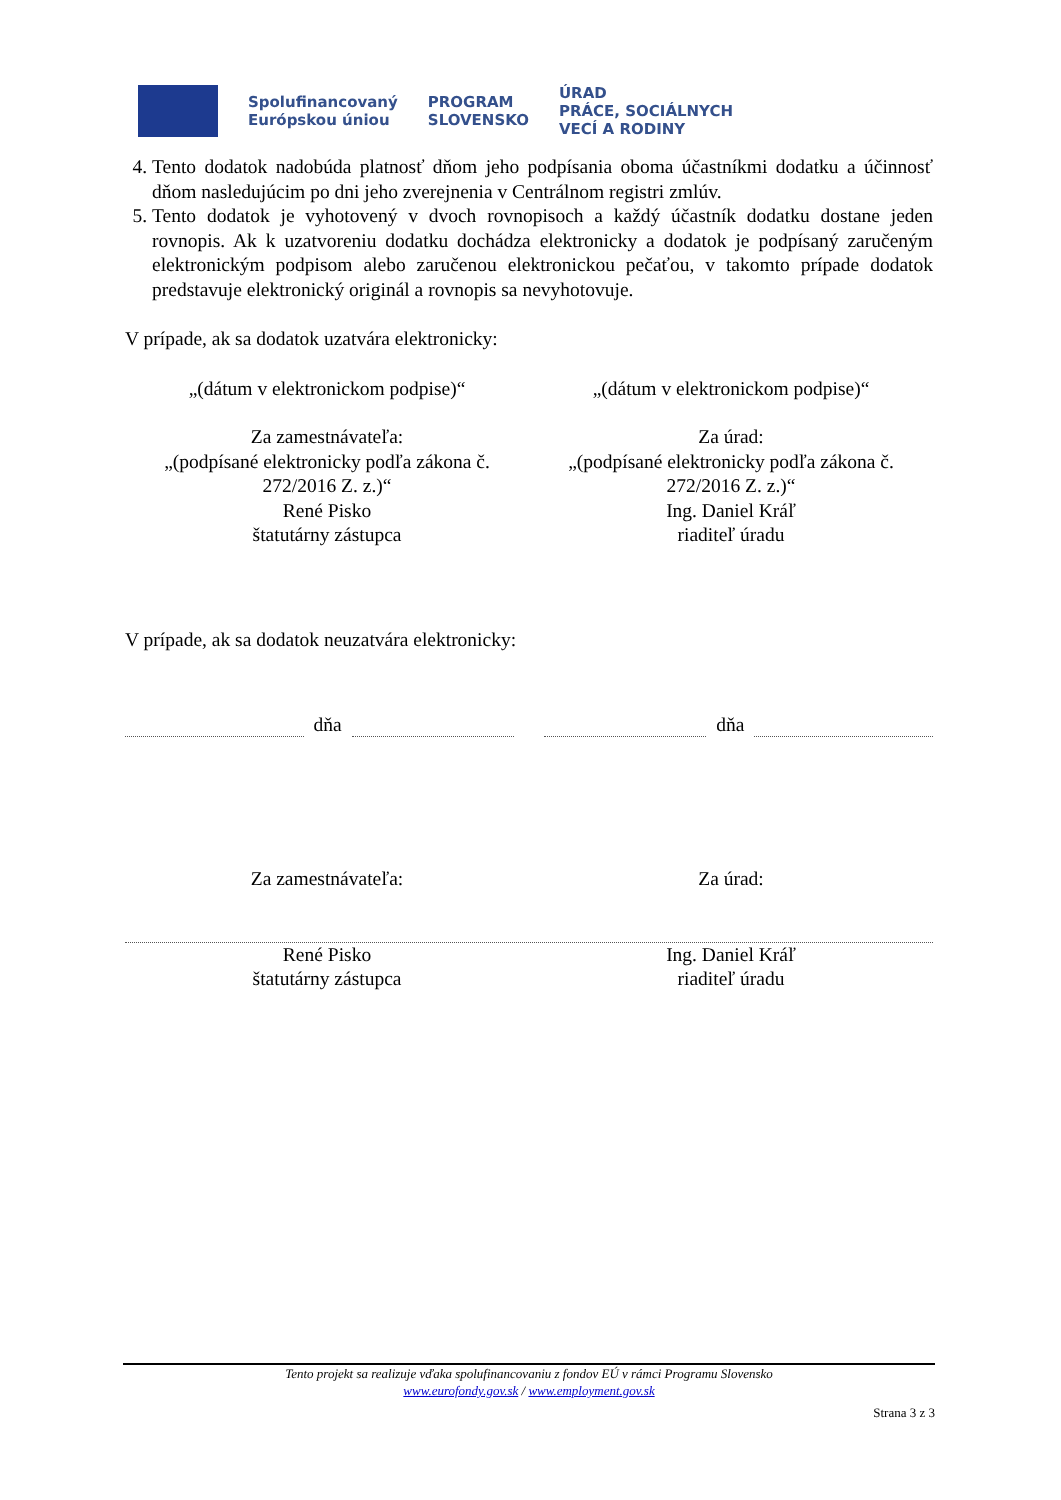Spolufinancovaný
Európskou úniou
PROGRAM
SLOVENSKO
ÚRAD
PRÁCE, SOCIÁLNYCH
VECÍ A RODINY
4. Tento dodatok nadobúda platnosť dňom jeho podpísania oboma účastníkmi dodatku a účinnosť dňom nasledujúcim po dni jeho zverejnenia v Centrálnom registri zmlúv.
5. Tento dodatok je vyhotovený v dvoch rovnopisoch a každý účastník dodatku dostane jeden rovnopis. Ak k uzatvoreniu dodatku dochádza elektronicky a dodatok je podpísaný zaručeným elektronickým podpisom alebo zaručenou elektronickou pečaťou, v takomto prípade dodatok predstavuje elektronický originál a rovnopis sa nevyhotovuje.
V prípade, ak sa dodatok uzatvára elektronicky:
„(dátum v elektronickom podpise)“
„(dátum v elektronickom podpise)“
Za zamestnávateľa:
„(podpísané elektronicky podľa zákona č. 272/2016 Z. z.)“
René Pisko
štatutárny zástupca
Za úrad:
„(podpísané elektronicky podľa zákona č. 272/2016 Z. z.)“
Ing. Daniel Kráľ
riaditeľ úradu
V prípade, ak sa dodatok neuzatvára elektronicky:
dňa
dňa
Za zamestnávateľa: Za úrad:
René Pisko
štatutárny zástupca
Ing. Daniel Kráľ
riaditeľ úradu
Tento projekt sa realizuje vďaka spolufinancovaniu z fondov EÚ v rámci Programu Slovensko
www.eurofondy.gov.sk / www.employment.gov.sk
Strana 3 z 3